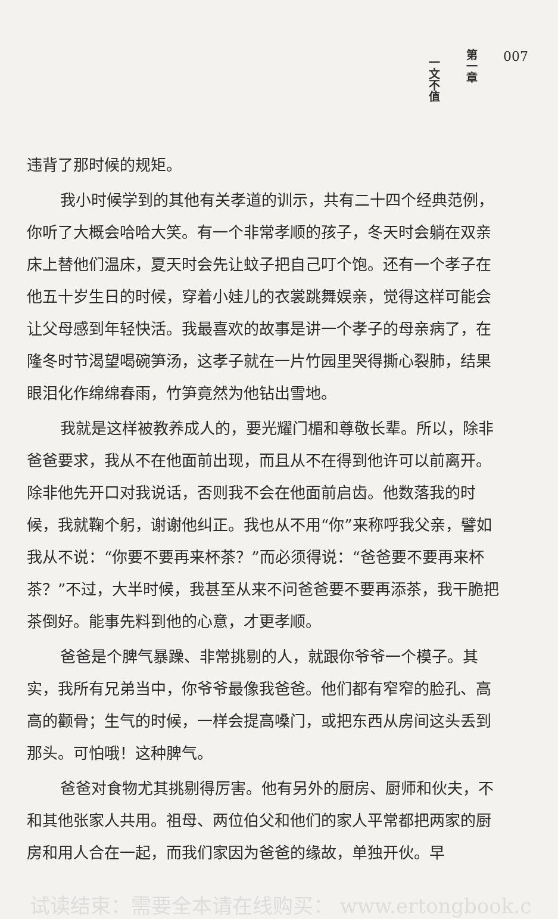第一章
一文不值
007
违背了那时候的规矩。
我小时候学到的其他有关孝道的训示，共有二十四个经典范例，你听了大概会哈哈大笑。有一个非常孝顺的孩子，冬天时会躺在双亲床上替他们温床，夏天时会先让蚊子把自己叮个饱。还有一个孝子在他五十岁生日的时候，穿着小娃儿的衣裳跳舞娱亲，觉得这样可能会让父母感到年轻快活。我最喜欢的故事是讲一个孝子的母亲病了，在隆冬时节渴望喝碗笋汤，这孝子就在一片竹园里哭得撕心裂肺，结果眼泪化作绵绵春雨，竹笋竟然为他钻出雪地。
我就是这样被教养成人的，要光耀门楣和尊敬长辈。所以，除非爸爸要求，我从不在他面前出现，而且从不在得到他许可以前离开。除非他先开口对我说话，否则我不会在他面前启齿。他数落我的时候，我就鞠个躬，谢谢他纠正。我也从不用“你”来称呼我父亲，譬如我从不说：“你要不要再来杯茶？”而必须得说：“爸爸要不要再来杯茶？”不过，大半时候，我甚至从来不问爸爸要不要再添茶，我干脆把茶倒好。能事先料到他的心意，才更孝顺。
爸爸是个脾气暴躁、非常挑剔的人，就跟你爷爷一个模子。其实，我所有兄弟当中，你爷爷最像我爸爸。他们都有窄窄的脸孔、高高的颧骨；生气的时候，一样会提高嗓门，或把东西从房间这头丢到那头。可怕哦！这种脾气。
爸爸对食物尤其挑剔得厉害。他有另外的厨房、厨师和伙夫，不和其他张家人共用。祖母、两位伯父和他们的家人平常都把两家的厨房和用人合在一起，而我们家因为爸爸的缘故，单独开伙。早
试读结束：需要全本请在线购买： www.ertongbook.c